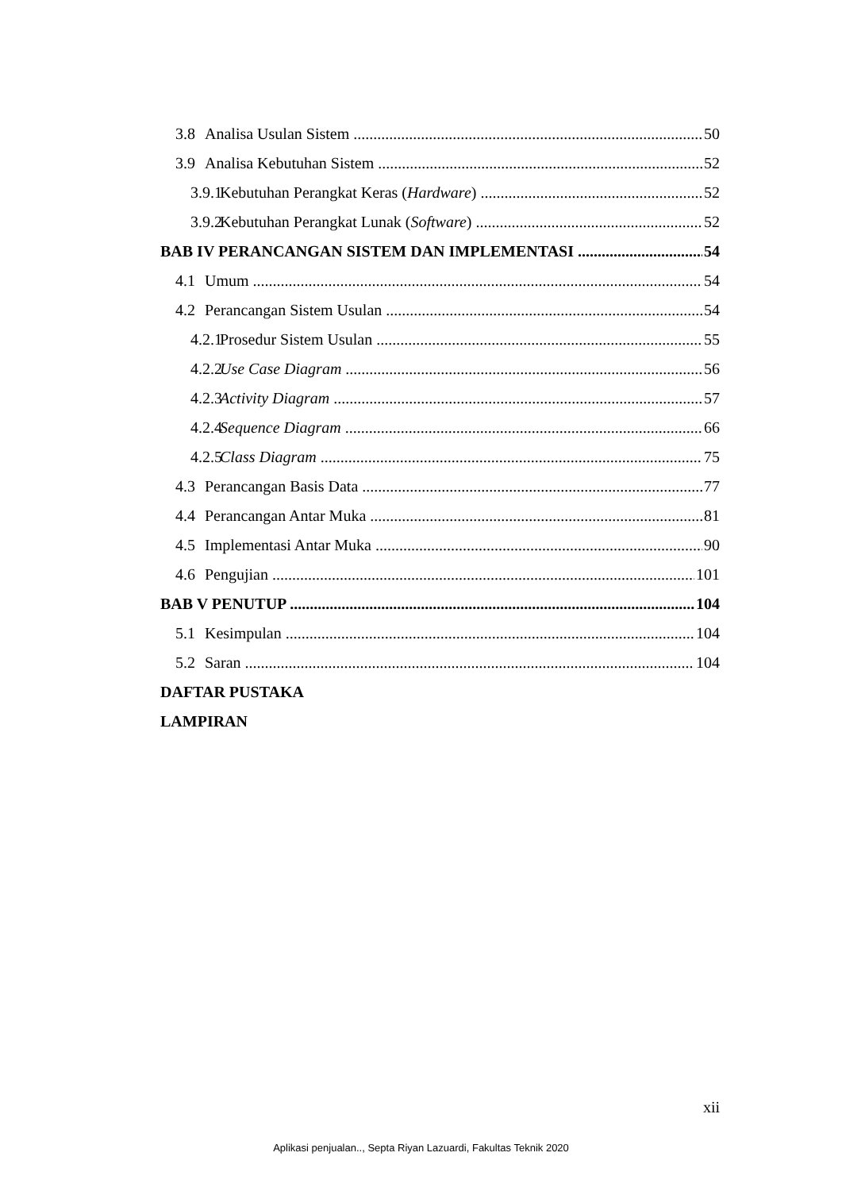3.8 Analisa Usulan Sistem 50
3.9 Analisa Kebutuhan Sistem 52
3.9.1 Kebutuhan Perangkat Keras (Hardware) 52
3.9.2 Kebutuhan Perangkat Lunak (Software) 52
BAB IV PERANCANGAN SISTEM DAN IMPLEMENTASI 54
4.1 Umum 54
4.2 Perancangan Sistem Usulan 54
4.2.1 Prosedur Sistem Usulan 55
4.2.2 Use Case Diagram 56
4.2.3 Activity Diagram 57
4.2.4 Sequence Diagram 66
4.2.5 Class Diagram 75
4.3 Perancangan Basis Data 77
4.4 Perancangan Antar Muka 81
4.5 Implementasi Antar Muka 90
4.6 Pengujian 101
BAB V PENUTUP 104
5.1 Kesimpulan 104
5.2 Saran 104
DAFTAR PUSTAKA
LAMPIRAN
xii
Aplikasi penjualan.., Septa Riyan Lazuardi, Fakultas Teknik 2020